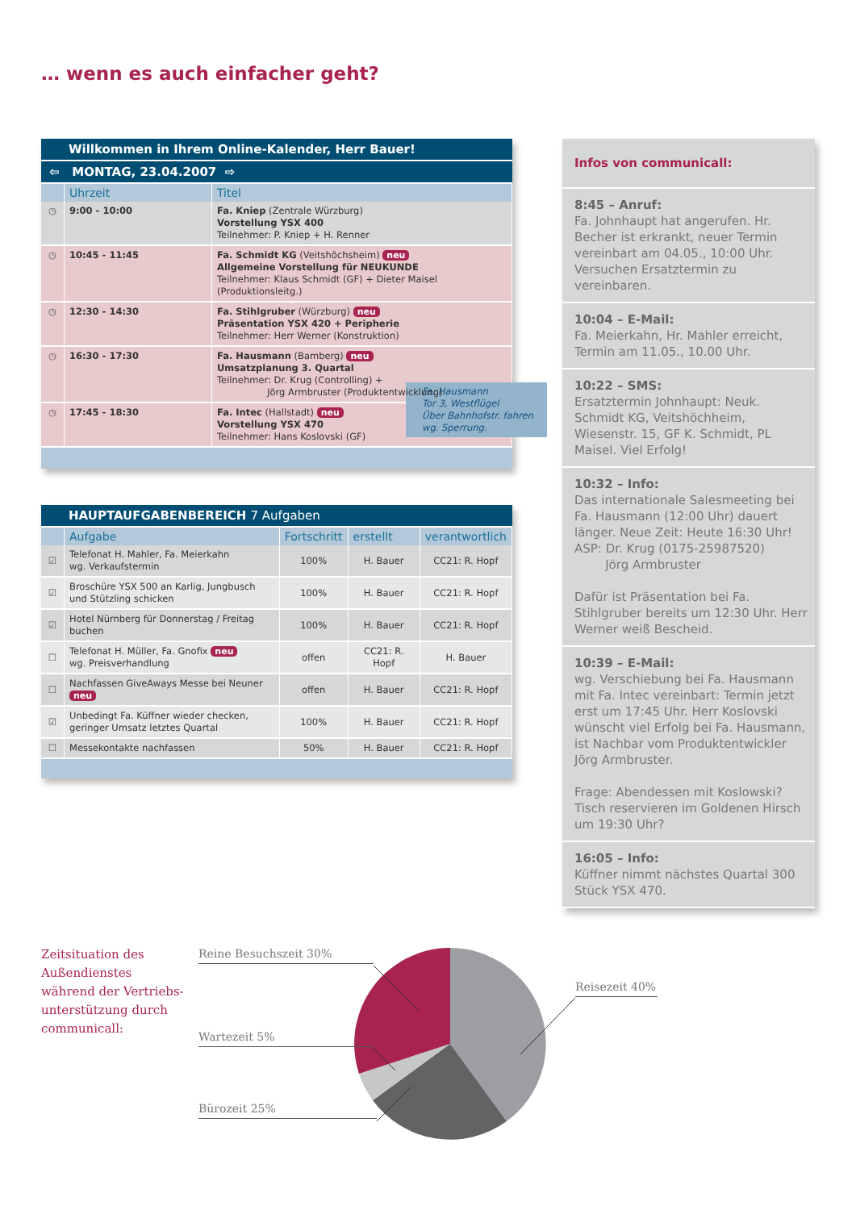… wenn es auch einfacher geht?
Willkommen in Ihrem Online-Kalender, Herr Bauer!
⇦ MONTAG, 23.04.2007 ⇨
| | Uhrzeit | Titel |
| --- | --- | --- |
| ◷ | 9:00 - 10:00 | Fa. Kniep (Zentrale Würzburg) Vorstellung YSX 400 Teilnehmer: P. Kniep + H. Renner |
| ◷ | 10:45 - 11:45 | Fa. Schmidt KG (Veitshöchsheim) neu Allgemeine Vorstellung für NEUKUNDE Teilnehmer: Klaus Schmidt (GF) + Dieter Maisel (Produktionsleitg.) |
| ◷ | 12:30 - 14:30 | Fa. Stihlgruber (Würzburg) neu Präsentation YSX 420 + Peripherie Teilnehmer: Herr Werner (Konstruktion) |
| ◷ | 16:30 - 17:30 | Fa. Hausmann (Bamberg) neu Umsatzplanung 3. Quartal Teilnehmer: Dr. Krug (Controlling) + Jörg Armbruster (Produktentwicklung) |
| ◷ | 17:45 - 18:30 | Fa. Hausmann Tor 3, Westflügel Über Bahnhofstr. fahren wg. Sperrung. Fa. Intec (Hallstadt) neu Vorstellung YSX 470 Teilnehmer: Hans Koslovski (GF) |
HAUPTAUFGABENBEREICH 7 Aufgaben
| | Aufgabe | Fortschritt | erstellt | verantwortlich |
| --- | --- | --- | --- | --- |
| ☑ | Telefonat H. Mahler, Fa. Meierkahn wg. Verkaufstermin | 100% | H. Bauer | CC21: R. Hopf |
| ☑ | Broschüre YSX 500 an Karlig, Jungbusch und Stützling schicken | 100% | H. Bauer | CC21: R. Hopf |
| ☑ | Hotel Nürnberg für Donnerstag / Freitag buchen | 100% | H. Bauer | CC21: R. Hopf |
| ☐ | Telefonat H. Müller, Fa. Gnofix neu wg. Preisverhandlung | offen | CC21: R. Hopf | H. Bauer |
| ☐ | Nachfassen GiveAways Messe bei Neuner neu | offen | H. Bauer | CC21: R. Hopf |
| ☑ | Unbedingt Fa. Küffner wieder checken, geringer Umsatz letztes Quartal | 100% | H. Bauer | CC21: R. Hopf |
| ☐ | Messekontakte nachfassen | 50% | H. Bauer | CC21: R. Hopf |
Infos von communicall:
8:45 – Anruf:
Fa. Johnhaupt hat angerufen. Hr. Becher ist erkrankt, neuer Termin vereinbart am 04.05., 10:00 Uhr. Versuchen Ersatztermin zu vereinbaren.
10:04 – E-Mail:
Fa. Meierkahn, Hr. Mahler erreicht, Termin am 11.05., 10.00 Uhr.
10:22 – SMS:
Ersatztermin Johnhaupt: Neuk. Schmidt KG, Veitshöchheim, Wiesenstr. 15, GF K. Schmidt, PL Maisel. Viel Erfolg!
10:32 – Info:
Das internationale Salesmeeting bei Fa. Hausmann (12:00 Uhr) dauert länger. Neue Zeit: Heute 16:30 Uhr!
ASP: Dr. Krug (0175-25987520)
Jörg Armbruster
Dafür ist Präsentation bei Fa. Stihlgruber bereits um 12:30 Uhr. Herr Werner weiß Bescheid.
10:39 – E-Mail:
wg. Verschiebung bei Fa. Hausmann mit Fa. Intec vereinbart: Termin jetzt erst um 17:45 Uhr. Herr Koslovski wünscht viel Erfolg bei Fa. Hausmann, ist Nachbar vom Produktentwickler Jörg Armbruster.
Frage: Abendessen mit Koslowski? Tisch reservieren im Goldenen Hirsch um 19:30 Uhr?
16:05 – Info:
Küffner nimmt nächstes Quartal 300 Stück YSX 470.
Zeitsituation des
Außendienstes
während der Vertriebs-
unterstützung durch
communicall:
Reine Besuchszeit 30%
Wartezeit 5%
Bürozeit 25%
Reisezeit 40%